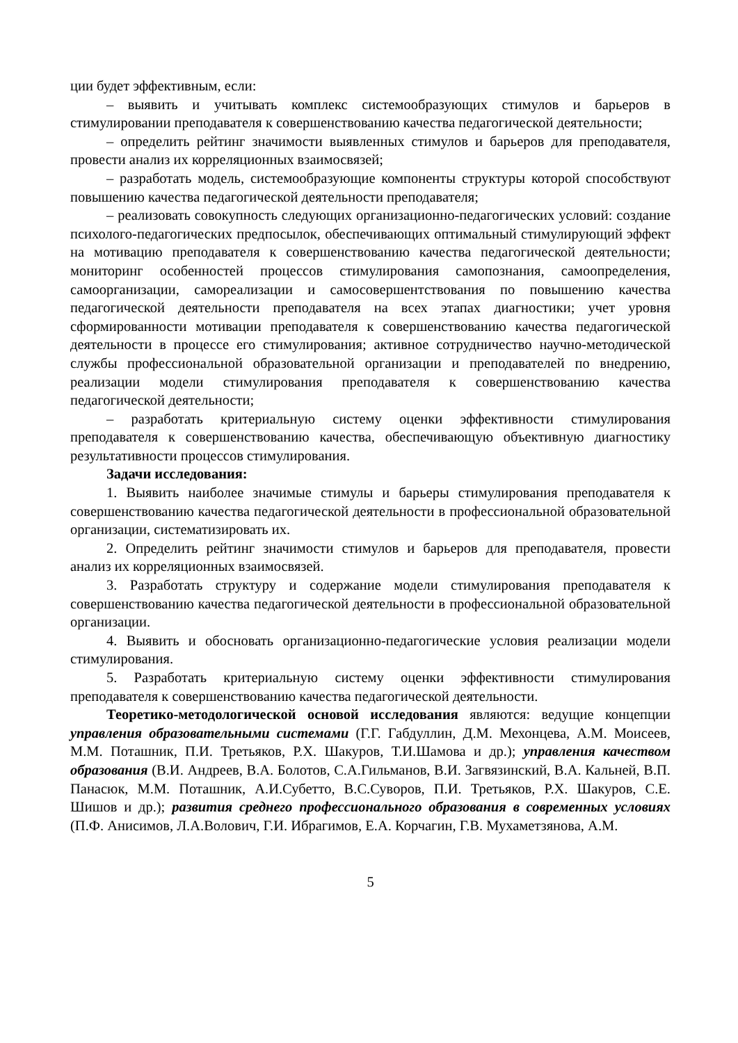ции будет эффективным, если:
– выявить и учитывать комплекс системообразующих стимулов и барьеров в стимулировании преподавателя к совершенствованию качества педагогической деятельности;
– определить рейтинг значимости выявленных стимулов и барьеров для преподавателя, провести анализ их корреляционных взаимосвязей;
– разработать модель, системообразующие компоненты структуры которой способствуют повышению качества педагогической деятельности преподавателя;
– реализовать совокупность следующих организационно-педагогических условий: создание психолого-педагогических предпосылок, обеспечивающих оптимальный стимулирующий эффект на мотивацию преподавателя к совершенствованию качества педагогической деятельности; мониторинг особенностей процессов стимулирования самопознания, самоопределения, самоорганизации, самореализации и самосовершентствования по повышению качества педагогической деятельности преподавателя на всех этапах диагностики; учет уровня сформированности мотивации преподавателя к совершенствованию качества педагогической деятельности в процессе его стимулирования; активное сотрудничество научно-методической службы профессиональной образовательной организации и преподавателей по внедрению, реализации модели стимулирования преподавателя к совершенствованию качества педагогической деятельности;
– разработать критериальную систему оценки эффективности стимулирования преподавателя к совершенствованию качества, обеспечивающую объективную диагностику результативности процессов стимулирования.
Задачи исследования:
1. Выявить наиболее значимые стимулы и барьеры стимулирования преподавателя к совершенствованию качества педагогической деятельности в профессиональной образовательной организации, систематизировать их.
2. Определить рейтинг значимости стимулов и барьеров для преподавателя, провести анализ их корреляционных взаимосвязей.
3. Разработать структуру и содержание модели стимулирования преподавателя к совершенствованию качества педагогической деятельности в профессиональной образовательной организации.
4. Выявить и обосновать организационно-педагогические условия реализации модели стимулирования.
5. Разработать критериальную систему оценки эффективности стимулирования преподавателя к совершенствованию качества педагогической деятельности.
Теоретико-методологической основой исследования являются: ведущие концепции управления образовательными системами (Г.Г. Габдуллин, Д.М. Мехонцева, А.М. Моисеев, М.М. Поташник, П.И. Третьяков, Р.Х. Шакуров, Т.И.Шамова и др.); управления качеством образования (В.И. Андреев, В.А. Болотов, С.А.Гильманов, В.И. Загвязинский, В.А. Кальней, В.П. Панасюк, М.М. Поташник, А.И.Субетто, В.С.Суворов, П.И. Третьяков, Р.Х. Шакуров, С.Е. Шишов и др.); развития среднего профессионального образования в современных условиях (П.Ф. Анисимов, Л.А.Волович, Г.И. Ибрагимов, Е.А. Корчагин, Г.В. Мухаметзянова, А.М.
5